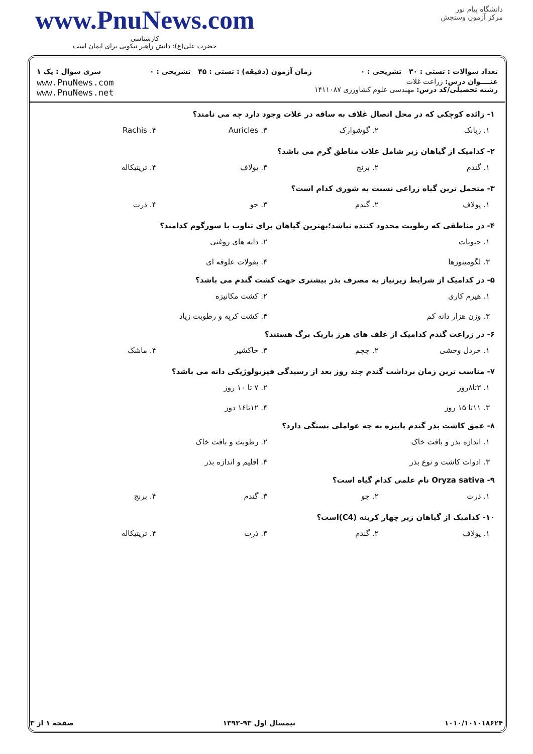www.PnuNews.com
کارشناسی
حضرت علی(ع): دانش راهبر نیکویی برای ایمان است
دانشگاه پیام نور
مرکز آزمون وسنجش
تعداد سوالات : تستی : ۳۰ تشریحی : ۰ زمان آزمون (دقیقه) : تستی : ۴۵ تشریحی : ۰ سری سوال : یک ۱
عنــــوان درس: زراعت غلات
رشته تحصیلی/کد درس: مهندسی علوم کشاورزی ۱۴۱۱۰۸۷
www.PnuNews.com
www.PnuNews.net
۱- زائده کوچکی که در محل اتصال غلاف به ساقه در غلات وجود دارد چه می نامند؟
۱. زبانک ۲. گوشوارک Auricles .۳ Rachis .۴
۲- کدامیک از گیاهان زیر شامل غلات مناطق گرم می باشد؟
۱. گندم ۲. برنج ۳. یولاف ۴. تریتیکاله
۳- متحمل ترین گیاه زراعی نسبت به شوری کدام است؟
۱. یولاف ۲. گندم ۳. جو ۴. ذرت
۴- در مناطقی که رطوبت محدود کننده نباشد؛بهترین گیاهان برای تناوب با سورگوم کدامند؟
۱. حبوبات ۲. دانه های روغنی ۳. لگومینوزها ۴. بقولات علوفه ای
۵- در کدامیک از شرایط زیرنیاز به مصرف بذر بیشتری جهت کشت گندم می باشد؟
۱. هیرم کاری ۲. کشت مکانیزه ۳. وزن هزار دانه کم ۴. کشت کرپه و رطوبت زیاد
۶- در زراعت گندم کدامیک از علف های هرز باریک برگ هستند؟
۱. خردل وحشی ۲. چچم ۳. خاکشیر ۴. ماشک
۷- مناسب ترین زمان برداشت گندم چند روز بعد از رسیدگی فیزیولوژیکی دانه می باشد؟
۱. ۳تا۸روز ۲. ۷ تا ۱۰ روز ۳. ۱۱تا ۱۵ روز ۴. ۱۲تا۱۶ دوز
۸- عمق کاشت بذر گندم پاییزه به چه عواملی بستگی دارد؟
۱. اندازه بذر و بافت خاک ۲. رطوبت و بافت خاک ۳. ادوات کاشت و نوع بذر ۴. اقلیم و اندازه بذر
۹- Oryza sativa نام علمی کدام گیاه است؟
۱. ذرت ۲. جو ۳. گندم ۴. برنج
۱۰- کدامیک از گیاهان زیر چهار کربنه (C4)است؟
۱. یولاف ۲. گندم ۳. ذرت ۴. تریتیکاله
۱۰۱۰/۱۰۱۰۱۸۶۲۴ نیمسال اول ۹۳-۱۳۹۲ صفحه ۱ از ۳